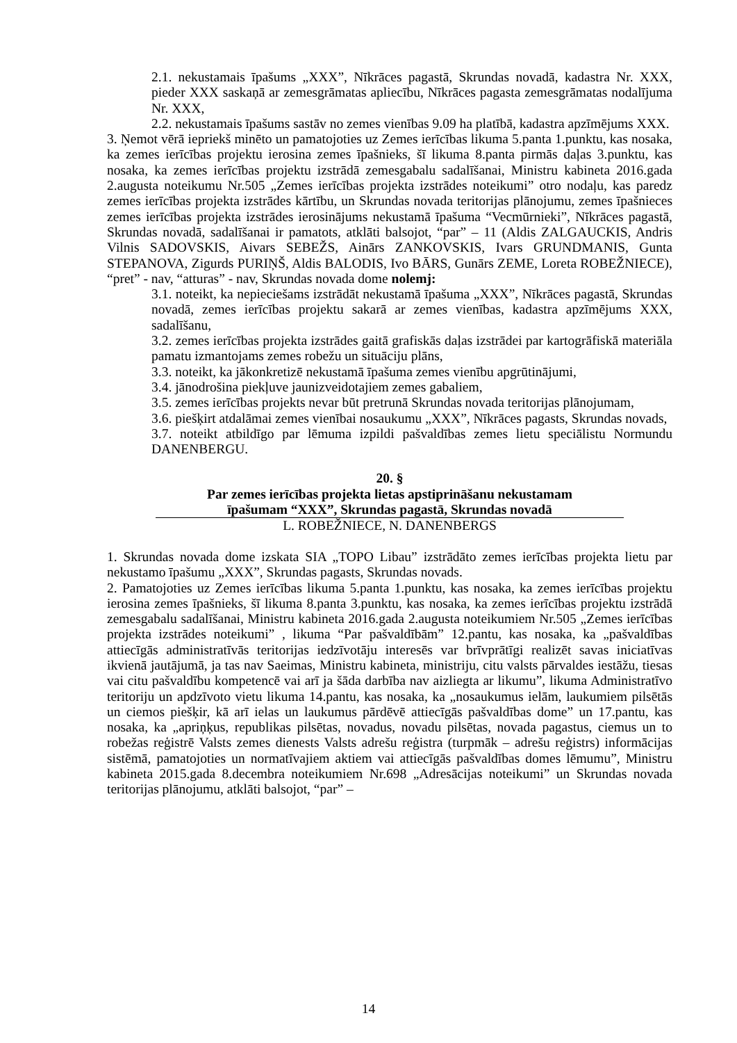2.1. nekustamais īpašums „XXX”, Nīkrāces pagastā, Skrundas novadā, kadastra Nr. XXX, pieder XXX saskaņā ar zemesgrāmatas apliecību, Nīkrāces pagasta zemesgrāmatas nodalījuma Nr. XXX,
2.2. nekustamais īpašums sastāv no zemes vienības 9.09 ha platībā, kadastra apzīmējums XXX.
3. Ņemot vērā iepriekš minēto un pamatojoties uz Zemes ierīcības likuma 5.panta 1.punktu, kas nosaka, ka zemes ierīcības projektu ierosina zemes īpašnieks, šī likuma 8.panta pirmās daļas 3.punktu, kas nosaka, ka zemes ierīcības projektu izstrādā zemesgabalu sadalīšanai, Ministru kabineta 2016.gada 2.augusta noteikumu Nr.505 „Zemes ierīcības projekta izstrādes noteikumi” otro nodaļu, kas paredz zemes ierīcības projekta izstrādes kārtību, un Skrundas novada teritorijas plānojumu, zemes īpašnieces zemes ierīcības projekta izstrādes ierosinājums nekustamā īpašuma “Vecmūrnieki”, Nīkrāces pagastā, Skrundas novadā, sadalīšanai ir pamatots, atklāti balsojot, “par” – 11 (Aldis ZALGAUCKIS, Andris Vilnis SADOVSKIS, Aivars SEBEŽS, Ainārs ZANKOVSKIS, Ivars GRUNDMANIS, Gunta STEPANOVA, Zigurds PURIŅŠ, Aldis BALODIS, Ivo BĀRS, Gunārs ZEME, Loreta ROBEŽNIECE), “pret” - nav, “atturas” - nav, Skrundas novada dome nolemj:
3.1. noteikt, ka nepieciešams izstrādāt nekustamā īpašuma „XXX”, Nīkrāces pagastā, Skrundas novadā, zemes ierīcības projektu sakarā ar zemes vienības, kadastra apzīmējums XXX, sadalīšanu,
3.2. zemes ierīcības projekta izstrādes gaitā grafiskās daļas izstrādei par kartogrāfiskā materiāla pamatu izmantojams zemes robežu un situāciju plāns,
3.3. noteikt, ka jākonkretizē nekustamā īpašuma zemes vienību apgrūtinājumi,
3.4. jānodrošina piekļuve jaunizveidotajiem zemes gabaliem,
3.5. zemes ierīcības projekts nevar būt pretrunā Skrundas novada teritorijas plānojumam,
3.6. piešķirt atdalāmai zemes vienībai nosaukumu „XXX”, Nīkrāces pagasts, Skrundas novads,
3.7. noteikt atbildīgo par lēmuma izpildi pašvaldības zemes lietu speciālistu Normundu DANENBERGU.
20. §
Par zemes ierīcības projekta lietas apstiprināšanu nekustamam
īpašumam “XXX”, Skrundas pagastā, Skrundas novadā
L. ROBEŽNIECE, N. DANENBERGS
1. Skrundas novada dome izskata SIA „TOPO Libau” izstrādāto zemes ierīcības projekta lietu par nekustamo īpašumu „XXX”, Skrundas pagasts, Skrundas novads.
2. Pamatojoties uz Zemes ierīcības likuma 5.panta 1.punktu, kas nosaka, ka zemes ierīcības projektu ierosina zemes īpašnieks, šī likuma 8.panta 3.punktu, kas nosaka, ka zemes ierīcības projektu izstrādā zemesgabalu sadalīšanai, Ministru kabineta 2016.gada 2.augusta noteikumiem Nr.505 „Zemes ierīcības projekta izstrādes noteikumi” , likuma “Par pašvaldībām” 12.pantu, kas nosaka, ka „pašvaldības attiecīgās administratīvās teritorijas iedzīvotāju interesēs var brīvprātīgi realizēt savas iniciatīvas ikvienā jautājumā, ja tas nav Saeimas, Ministru kabineta, ministriju, citu valsts pārvaldes iestāžu, tiesas vai citu pašvaldību kompetencē vai arī ja šāda darbība nav aizliegta ar likumu”, likuma Administratīvo teritoriju un apdzīvoto vietu likuma 14.pantu, kas nosaka, ka „nosaukumus ielām, laukumiem pilsētās un ciemos piešķir, kā arī ielas un laukumus pārdēvē attiecīgās pašvaldības dome” un 17.pantu, kas nosaka, ka „apriņķus, republikas pilsētas, novadus, novadu pilsētas, novada pagastus, ciemus un to robežas reģistrē Valsts zemes dienests Valsts adrešu reģistra (turpmāk – adrešu reģistrs) informācijas sistēmā, pamatojoties un normatīvajiem aktiem vai attiecīgās pašvaldības domes lēmumu”, Ministru kabineta 2015.gada 8.decembra noteikumiem Nr.698 „Adresācijas noteikumi” un Skrundas novada teritorijas plānojumu, atklāti balsojot, “par” –
14